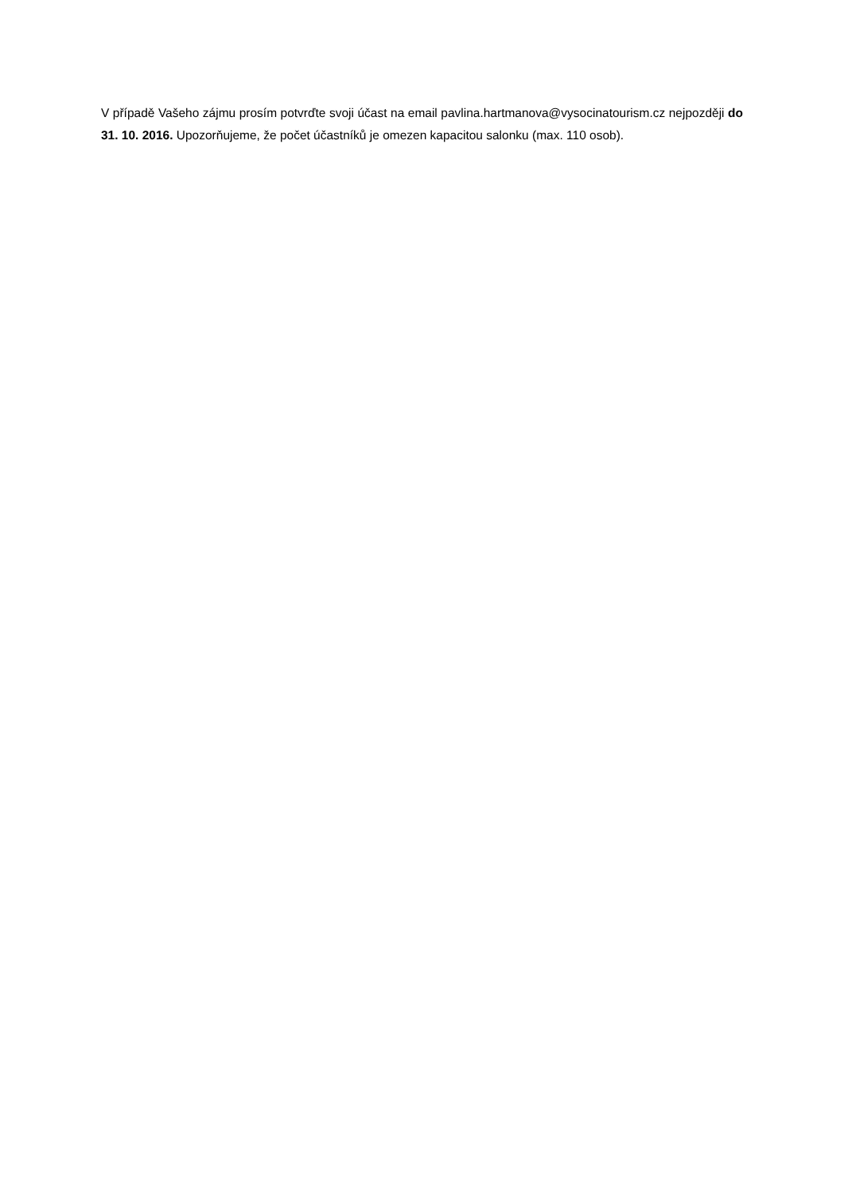V případě Vašeho zájmu prosím potvrďte svoji účast na email pavlina.hartmanova@vysocinatourism.cz nejpozději do 31. 10. 2016. Upozorňujeme, že počet účastníků je omezen kapacitou salonku (max. 110 osob).